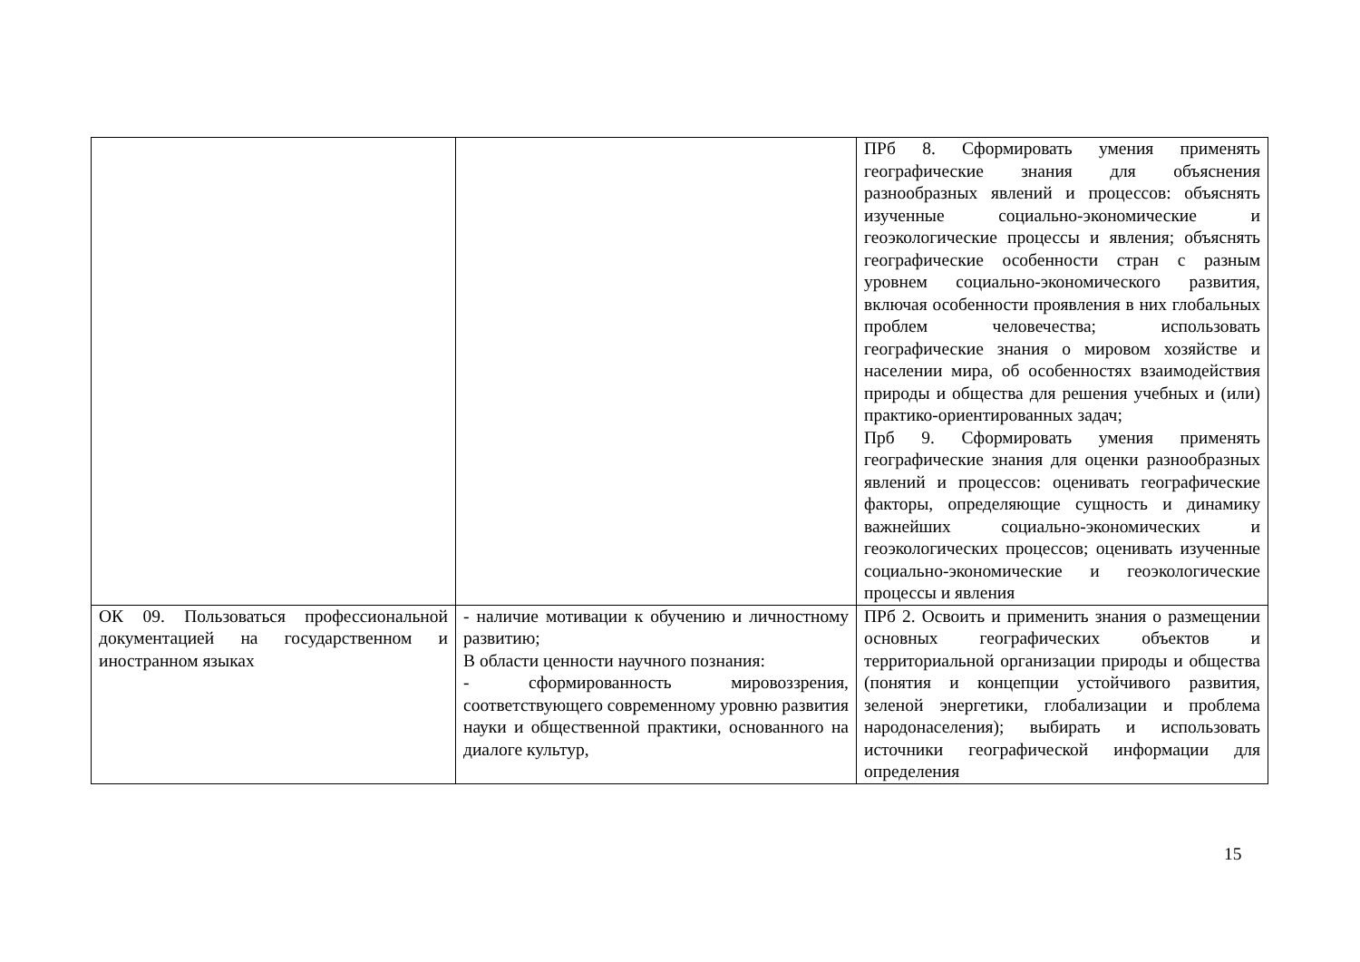| | | ПРб 8. Сформировать умения применять географические знания для объяснения разнообразных явлений и процессов: объяснять изученные социально-экономические и геоэкологические процессы и явления; объяснять географические особенности стран с разным уровнем социально-экономического развития, включая особенности проявления в них глобальных проблем человечества; использовать географические знания о мировом хозяйстве и населении мира, об особенностях взаимодействия природы и общества для решения учебных и (или) практико-ориентированных задач; Прб 9. Сформировать умения применять географические знания для оценки разнообразных явлений и процессов: оценивать географические факторы, определяющие сущность и динамику важнейших социально-экономических и геоэкологических процессов; оценивать изученные социально-экономические и геоэкологические процессы и явления |
| ОК 09. Пользоваться профессиональной документацией на государственном и иностранном языках | - наличие мотивации к обучению и личностному развитию; В области ценности научного познания: - сформированность мировоззрения, соответствующего современному уровню развития науки и общественной практики, основанного на диалоге культур, | ПРб 2. Освоить и применить знания о размещении основных географических объектов и территориальной организации природы и общества (понятия и концепции устойчивого развития, зеленой энергетики, глобализации и проблема народонаселения); выбирать и использовать источники географической информации для определения |
15